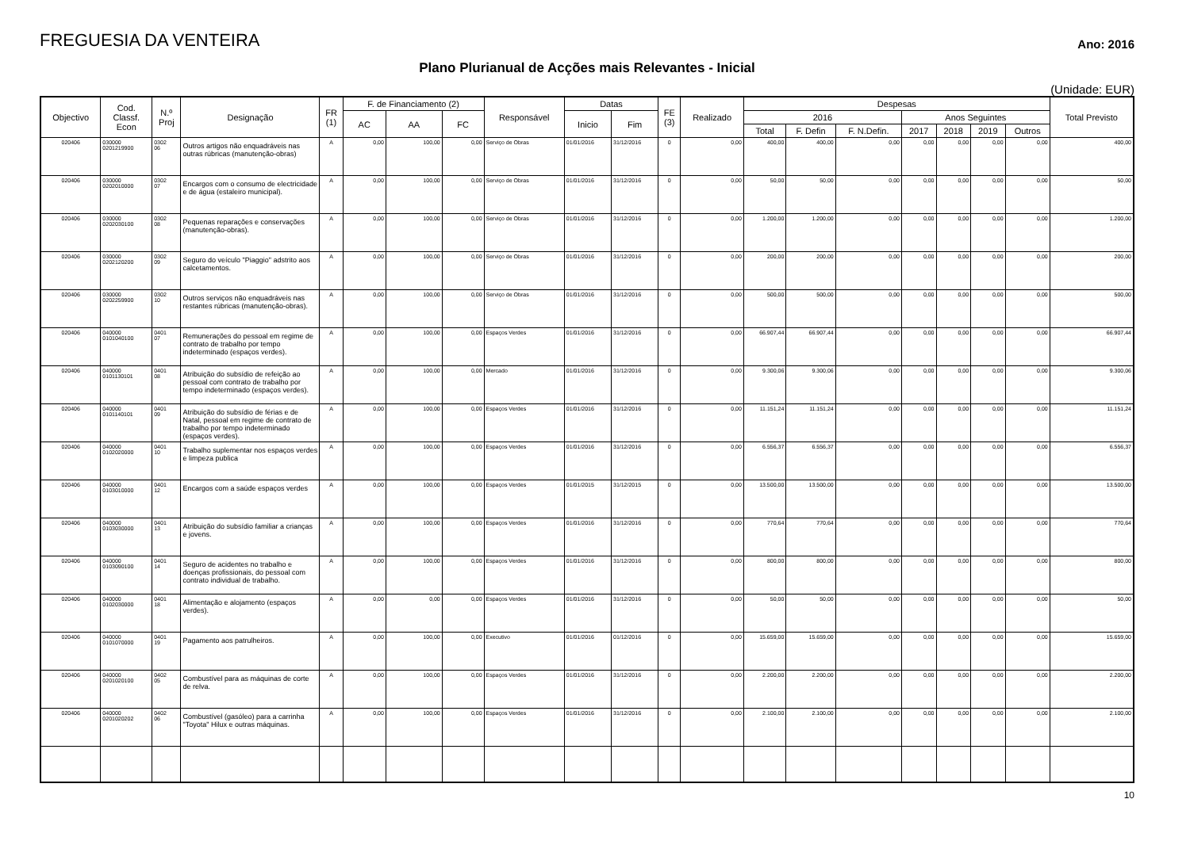FREGUESIA DA VENTEIRA
Ano: 2016
Plano Plurianual de Acções mais Relevantes - Inicial
(Unidade: EUR)
| Objectivo | Cod. Classf. Econ | N.º Proj | Designação | FR (1) | F. de Financiamento (2) | | | Responsável | Datas | | FE (3) | Realizado | Despesas | | | | | | | Total Previsto |
| --- | --- | --- | --- | --- | --- | --- | --- | --- | --- | --- | --- | --- | --- | --- | --- | --- | --- | --- | --- | --- |
| | | | | | AC | AA | FC | | Inicio | Fim | | | 2016 | | | Anos Seguintes | | | | |
| | | | | | | | | | | | | | Total | F. Defin | F. N.Defin. | 2017 | 2018 | 2019 | Outros | |
| 020406 | 030000 0201219900 | 0302 06 | Outros artigos não enquadráveis nas outras rúbricas (manutenção-obras) | A | 0,00 | 100,00 | 0,00 | Serviço de Obras | 01/01/2016 | 31/12/2016 | 0 | 0,00 | 400,00 | 400,00 | 0,00 | 0,00 | 0,00 | 0,00 | 0,00 | 400,00 |
| 020406 | 030000 0202010000 | 0302 07 | Encargos com o consumo de electricidade e de água (estaleiro municipal). | A | 0,00 | 100,00 | 0,00 | Serviço de Obras | 01/01/2016 | 31/12/2016 | 0 | 0,00 | 50,00 | 50,00 | 0,00 | 0,00 | 0,00 | 0,00 | 0,00 | 50,00 |
| 020406 | 030000 0202030100 | 0302 08 | Pequenas reparações e conservações (manutenção-obras). | A | 0,00 | 100,00 | 0,00 | Serviço de Obras | 01/01/2016 | 31/12/2016 | 0 | 0,00 | 1.200,00 | 1.200,00 | 0,00 | 0,00 | 0,00 | 0,00 | 0,00 | 1.200,00 |
| 020406 | 030000 0202120200 | 0302 09 | Seguro do veículo "Piaggio" adstrito aos calcetamentos. | A | 0,00 | 100,00 | 0,00 | Serviço de Obras | 01/01/2016 | 31/12/2016 | 0 | 0,00 | 200,00 | 200,00 | 0,00 | 0,00 | 0,00 | 0,00 | 0,00 | 200,00 |
| 020406 | 030000 0202259900 | 0302 10 | Outros serviços não enquadráveis nas restantes rúbricas (manutenção-obras). | A | 0,00 | 100,00 | 0,00 | Serviço de Obras | 01/01/2016 | 31/12/2016 | 0 | 0,00 | 500,00 | 500,00 | 0,00 | 0,00 | 0,00 | 0,00 | 0,00 | 500,00 |
| 020406 | 040000 0101040100 | 0401 07 | Remunerações do pessoal em regime de contrato de trabalho por tempo indeterminado (espaços verdes). | A | 0,00 | 100,00 | 0,00 | Espaços Verdes | 01/01/2016 | 31/12/2016 | 0 | 0,00 | 66.907,44 | 66.907,44 | 0,00 | 0,00 | 0,00 | 0,00 | 0,00 | 66.907,44 |
| 020406 | 040000 0101130101 | 0401 08 | Atribuição do subsídio de refeição ao pessoal com contrato de trabalho por tempo indeterminado (espaços verdes). | A | 0,00 | 100,00 | 0,00 | Mercado | 01/01/2016 | 31/12/2016 | 0 | 0,00 | 9.300,06 | 9.300,06 | 0,00 | 0,00 | 0,00 | 0,00 | 0,00 | 9.300,06 |
| 020406 | 040000 0101140101 | 0401 09 | Atribuição do subsídio de férias e de Natal, pessoal em regime de contrato de trabalho por tempo indeterminado (espaços verdes). | A | 0,00 | 100,00 | 0,00 | Espaços Verdes | 01/01/2016 | 31/12/2016 | 0 | 0,00 | 11.151,24 | 11.151,24 | 0,00 | 0,00 | 0,00 | 0,00 | 0,00 | 11.151,24 |
| 020406 | 040000 0102020000 | 0401 10 | Trabalho suplementar nos espaços verdes e limpeza publica | A | 0,00 | 100,00 | 0,00 | Espaços Verdes | 01/01/2016 | 31/12/2016 | 0 | 0,00 | 6.556,37 | 6.556,37 | 0,00 | 0,00 | 0,00 | 0,00 | 0,00 | 6.556,37 |
| 020406 | 040000 0103010000 | 0401 12 | Encargos com a saúde espaços verdes | A | 0,00 | 100,00 | 0,00 | Espaços Verdes | 01/01/2015 | 31/12/2015 | 0 | 0,00 | 13.500,00 | 13.500,00 | 0,00 | 0,00 | 0,00 | 0,00 | 0,00 | 13.500,00 |
| 020406 | 040000 0103030000 | 0401 13 | Atribuição do subsídio familiar a crianças e jovens. | A | 0,00 | 100,00 | 0,00 | Espaços Verdes | 01/01/2016 | 31/12/2016 | 0 | 0,00 | 770,64 | 770,64 | 0,00 | 0,00 | 0,00 | 0,00 | 0,00 | 770,64 |
| 020406 | 040000 0103090100 | 0401 14 | Seguro de acidentes no trabalho e doenças profissionais, do pessoal com contrato individual de trabalho. | A | 0,00 | 100,00 | 0,00 | Espaços Verdes | 01/01/2016 | 31/12/2016 | 0 | 0,00 | 800,00 | 800,00 | 0,00 | 0,00 | 0,00 | 0,00 | 0,00 | 800,00 |
| 020406 | 040000 0102030000 | 0401 18 | Alimentação e alojamento (espaços verdes). | A | 0,00 | 0,00 | 0,00 | Espaços Verdes | 01/01/2016 | 31/12/2016 | 0 | 0,00 | 50,00 | 50,00 | 0,00 | 0,00 | 0,00 | 0,00 | 0,00 | 50,00 |
| 020406 | 040000 0101070000 | 0401 19 | Pagamento aos patrulheiros. | A | 0,00 | 100,00 | 0,00 | Executivo | 01/01/2016 | 01/12/2016 | 0 | 0,00 | 15.659,00 | 15.659,00 | 0,00 | 0,00 | 0,00 | 0,00 | 0,00 | 15.659,00 |
| 020406 | 040000 0201020100 | 0402 05 | Combustível para as máquinas de corte de relva. | A | 0,00 | 100,00 | 0,00 | Espaços Verdes | 01/01/2016 | 31/12/2016 | 0 | 0,00 | 2.200,00 | 2.200,00 | 0,00 | 0,00 | 0,00 | 0,00 | 0,00 | 2.200,00 |
| 020406 | 040000 0201020202 | 0402 06 | Combustível (gasóleo) para a carrinha "Toyota" Hilux e outras máquinas. | A | 0,00 | 100,00 | 0,00 | Espaços Verdes | 01/01/2016 | 31/12/2016 | 0 | 0,00 | 2.100,00 | 2.100,00 | 0,00 | 0,00 | 0,00 | 0,00 | 0,00 | 2.100,00 |
10